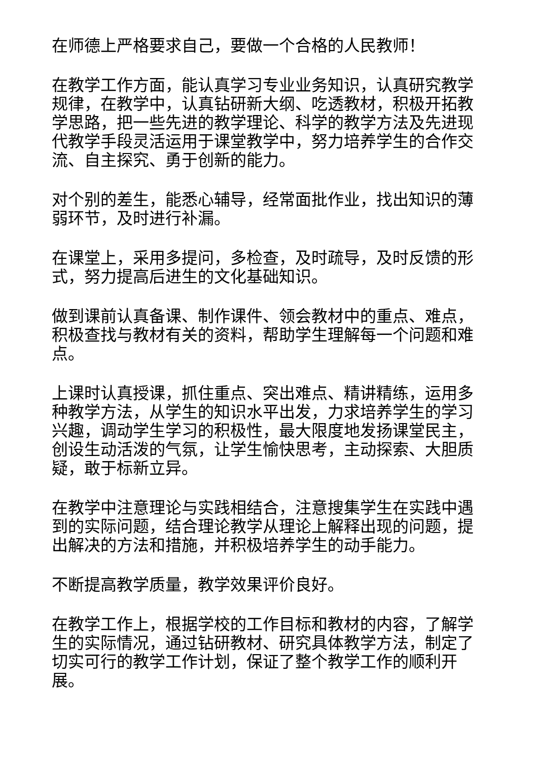在师德上严格要求自己，要做一个合格的人民教师！
在教学工作方面，能认真学习专业业务知识，认真研究教学规律，在教学中，认真钻研新大纲、吃透教材，积极开拓教学思路，把一些先进的教学理论、科学的教学方法及先进现代教学手段灵活运用于课堂教学中，努力培养学生的合作交流、自主探究、勇于创新的能力。
对个别的差生，能悉心辅导，经常面批作业，找出知识的薄弱环节，及时进行补漏。
在课堂上，采用多提问，多检查，及时疏导，及时反馈的形式，努力提高后进生的文化基础知识。
做到课前认真备课、制作课件、领会教材中的重点、难点，积极查找与教材有关的资料，帮助学生理解每一个问题和难点。
上课时认真授课，抓住重点、突出难点、精讲精练，运用多种教学方法，从学生的知识水平出发，力求培养学生的学习兴趣，调动学生学习的积极性，最大限度地发扬课堂民主，创设生动活泼的气氛，让学生愉快思考，主动探索、大胆质疑，敢于标新立异。
在教学中注意理论与实践相结合，注意搜集学生在实践中遇到的实际问题，结合理论教学从理论上解释出现的问题，提出解决的方法和措施，并积极培养学生的动手能力。
不断提高教学质量，教学效果评价良好。
在教学工作上，根据学校的工作目标和教材的内容，了解学生的实际情况，通过钻研教材、研究具体教学方法，制定了切实可行的教学工作计划，保证了整个教学工作的顺利开展。